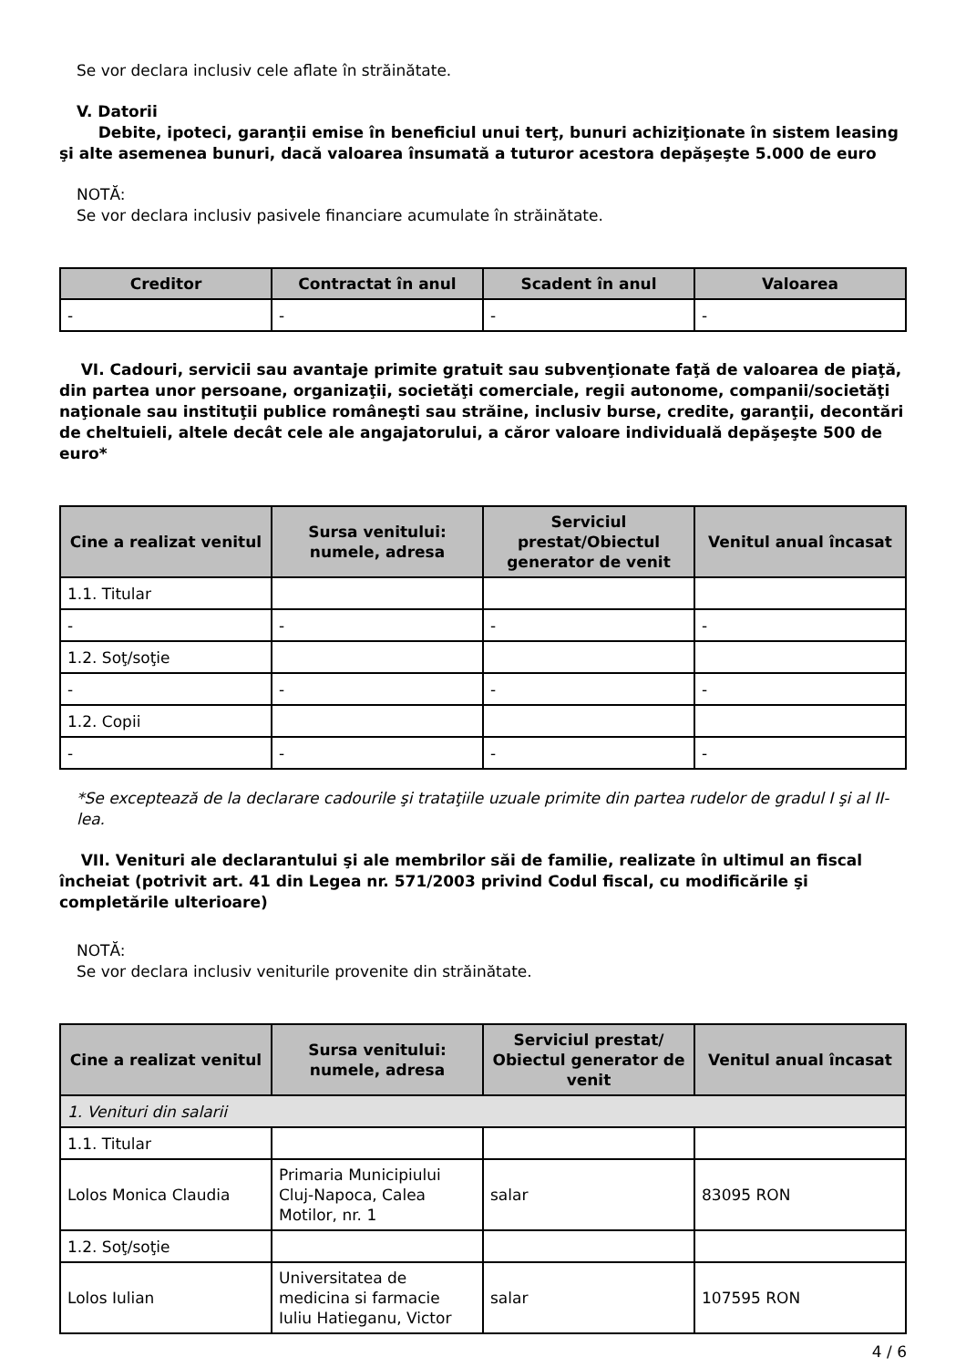Se vor declara inclusiv cele aflate în străinătate.
V. Datorii
Debite, ipoteci, garanţii emise în beneficiul unui terţ, bunuri achiziţionate în sistem leasing şi alte asemenea bunuri, dacă valoarea însumată a tuturor acestora depăşeşte 5.000 de euro
NOTĂ:
Se vor declara inclusiv pasivele financiare acumulate în străinătate.
| Creditor | Contractat în anul | Scadent în anul | Valoarea |
| --- | --- | --- | --- |
| - | - | - | - |
VI. Cadouri, servicii sau avantaje primite gratuit sau subvenţionate faţă de valoarea de piaţă, din partea unor persoane, organizaţii, societăţi comerciale, regii autonome, companii/societăţi naţionale sau instituţii publice româneşti sau străine, inclusiv burse, credite, garanţii, decontări de cheltuieli, altele decât cele ale angajatorului, a căror valoare individuală depăşeşte 500 de euro*
| Cine a realizat venitul | Sursa venitului: numele, adresa | Serviciul prestat/Obiectul generator de venit | Venitul anual încasat |
| --- | --- | --- | --- |
| 1.1. Titular | | | |
| - | - | - | - |
| 1.2. Soţ/soţie | | | |
| - | - | - | - |
| 1.2. Copii | | | |
| - | - | - | - |
*Se exceptează de la declarare cadourile şi trataţiile uzuale primite din partea rudelor de gradul I şi al II-lea.
VII. Venituri ale declarantului şi ale membrilor săi de familie, realizate în ultimul an fiscal încheiat (potrivit art. 41 din Legea nr. 571/2003 privind Codul fiscal, cu modificările şi completările ulterioare)
NOTĂ:
Se vor declara inclusiv veniturile provenite din străinătate.
| Cine a realizat venitul | Sursa venitului: numele, adresa | Serviciul prestat/ Obiectul generator de venit | Venitul anual încasat |
| --- | --- | --- | --- |
| 1. Venituri din salarii | | | |
| 1.1. Titular | | | |
| Lolos Monica Claudia | Primaria Municipiului Cluj-Napoca, Calea Motilor, nr. 1 | salar | 83095 RON |
| 1.2. Soţ/soţie | | | |
| Lolos Iulian | Universitatea de medicina si farmacie Iuliu Hatieganu, Victor | salar | 107595 RON |
4 / 6